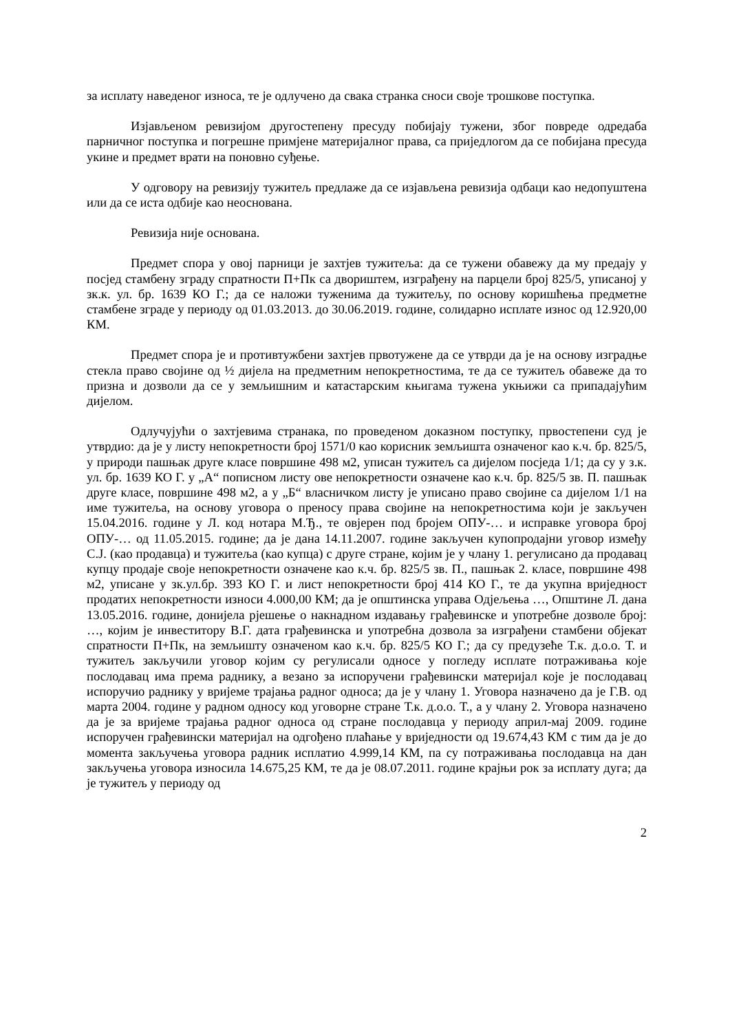за исплату наведеног износа, те је одлучено да свака странка сноси своје трошкове поступка.
Изјављеном ревизијом другостепену пресуду побијају тужени, због повреде одредаба парничног поступка и погрешне примјене материјалног права, са приједлогом да се побијана пресуда укине и предмет врати на поновно суђење.
У одговору на ревизију тужитељ предлаже да се изјављена ревизија одбаци као недопуштена или да се иста одбије као неоснована.
Ревизија није основана.
Предмет спора у овој парници је захтјев тужитеља: да се тужени обавежу да му предају у посјед стамбену зграду спратности П+Пк са двориштем, изграђену на парцели број 825/5, уписаној у зк.к. ул. бр. 1639 КО Г.; да се наложи туженима да тужитељу, по основу коришћења предметне стамбене зграде у периоду од 01.03.2013. до 30.06.2019. године, солидарно исплате износ од 12.920,00 КМ.
Предмет спора је и противтужбени захтјев првотужене да се утврди да је на основу изградње стекла право својине од ½ дијела на предметним непокретностима, те да се тужитељ обавеже да то призна и дозволи да се у земљишним и катастарским књигама тужена укњижи са припадајућим дијелом.
Одлучујући о захтјевима странака, по проведеном доказном поступку, првостепени суд је утврдио: да је у листу непокретности број 1571/0 као корисник земљишта означеног као к.ч. бр. 825/5, у природи пашњак друге класе површине 498 м2, уписан тужитељ са дијелом посједа 1/1; да су у з.к. ул. бр. 1639 КО Г. у „А“ пописном листу ове непокретности означене као к.ч. бр. 825/5 зв. П. пашњак друге класе, површине 498 м2, а у „Б“ власничком листу је уписано право својине са дијелом 1/1 на име тужитеља, на основу уговора о преносу права својине на непокретностима који је закључен 15.04.2016. године у Л. код нотара М.Ђ., те овјерен под бројем ОПУ-… и исправке уговора број ОПУ-… од 11.05.2015. године; да је дана 14.11.2007. године закључен купопродајни уговор између С.Ј. (као продавца) и тужитеља (као купца) с друге стране, којим је у члану 1. регулисано да продавац купцу продаје своје непокретности означене као к.ч. бр. 825/5 зв. П., пашњак 2. класе, површине 498 м2, уписане у зк.ул.бр. 393 КО Г. и лист непокретности број 414 КО Г., те да укупна вриједност продатих непокретности износи 4.000,00 КМ; да је општинска управа Одјељења …, Општине Л. дана 13.05.2016. године, донијела рјешење о накнадном издавању грађевинске и употребне дозволе број: …, којим је инвеститору В.Г. дата грађевинска и употребна дозвола за изграђени стамбени објекат спратности П+Пк, на земљишту означеном као к.ч. бр. 825/5 КО Г.; да су предузеће Т.к. д.о.о. Т. и тужитељ закључили уговор којим су регулисали односе у погледу исплате потраживања које послодавац има према раднику, а везано за испоручени грађевински материјал које је послодавац испоручио раднику у вријеме трајања радног односа; да је у члану 1. Уговора назначено да је Г.В. од марта 2004. године у радном односу код уговорне стране Т.к. д.о.о. Т., а у члану 2. Уговора назначено да је за вријеме трајања радног односа од стране послодавца у периоду април-мај 2009. године испоручен грађевински материјал на одгођено плаћање у вриједности од 19.674,43 КМ с тим да је до момента закључења уговора радник исплатио 4.999,14 КМ, па су потраживања послодавца на дан закључења уговора износила 14.675,25 КМ, те да је 08.07.2011. године крајњи рок за исплату дуга; да је тужитељ у периоду од
2